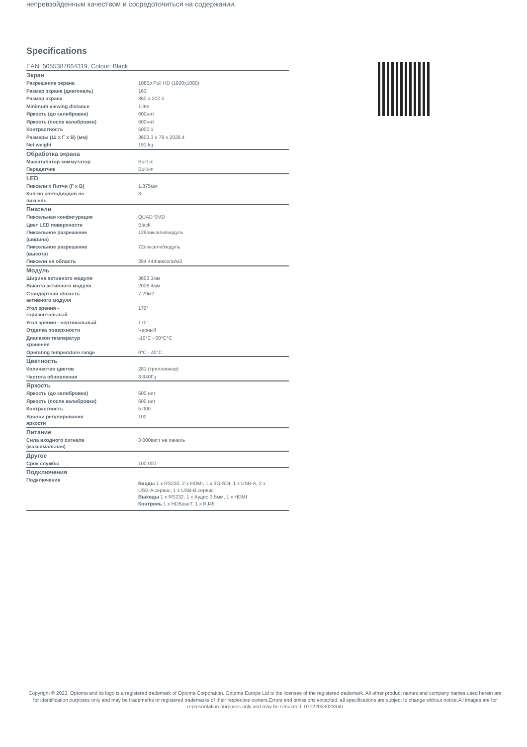непревзойденным качеством и сосредоточиться на содержании.
Specifications
EAN: 5055387664319, Colour: Black
| Экран | |
| --- | --- |
| Разрешение экрана | 1080p Full HD (1920x1080) |
| Размер экрана (диагональ) | 163" |
| Размер экрана | 360 x 202.5 |
| Minimum viewing distance | 1.9m |
| Яркость (до калибровки) | 600нит |
| Яркость (после калибровки) | 600нит |
| Контрастность | 5000:1 |
| Размеры (Ш x Г x В) (мм) | 3603.3 x 79 x 2028.4 |
| Net weight | 191 kg |
| Обработка экрана | |
| Масштабатор-коммутатор | Built-in |
| Передатчик | Built-in |
| LED | |
| Пиксели x Питчи (Г x В) | 1.875мм |
| Кол-во светодиодов на пиксель | 3 |
| Пиксели | |
| Пиксельная конфигурация | QUAD SMD |
| Цвет LED поверхности | Black |
| Пиксельное разрешение (ширина) | 128пиксели/модуль |
| Пиксельное разрешение (высота) | 72пиксели/модуль |
| Пиксели на область | 284 444пиксели/м2 |
| Модуль | |
| Ширина активного модуля | 3603.3мм |
| Высота активного модуля | 2028.4мм |
| Стандартная область активного модуля | 7.29м2 |
| Угол зрения - горизонтальный | 170° |
| Угол зрения - вертикальный | 170° |
| Отделка поверхности | Черный |
| Диапазон температур хранения | -10°C - 60°C°C |
| Operating temperature range | 0°C - 40°C |
| Цветность | |
| Количество цветов | 281 (триллионов) |
| Частота обновления | 3 840Гц |
| Яркость | |
| Яркость (до калибровки) | 600 нит |
| Яркость (после калибровки) | 600 нит |
| Контрастность | 5 000 |
| Уровни регулирования яркости | 100 |
| Питание | |
| Сила входного сигнала (максимальная) | 3 000ватт на панель |
| Другое | |
| Срок службы | 100 000 |
| Подключения | |
| Подключения | Входы 1 x RS232, 2 x HDMI, 1 x 3G-SDI, 1 x USB-A, 2 x USB-A сервис, 1 x USB-B сервис Выходы 1 x RS232, 1 x Аудио 3.5мм, 1 x HDMI Контроль 1 x HDBaseT, 1 x RJ45 |
Copyright © 2023, Optoma and its logo is a registered trademark of Optoma Corporation. Optoma Europe Ltd is the licensee of the registered trademark. All other product names and company names used herein are for identification purposes only and may be trademarks or registered trademarks of their respective owners.Errors and omissions excepted, all specifications are subject to change without notice.All images are for representation purposes only and may be simulated. 07122023023940